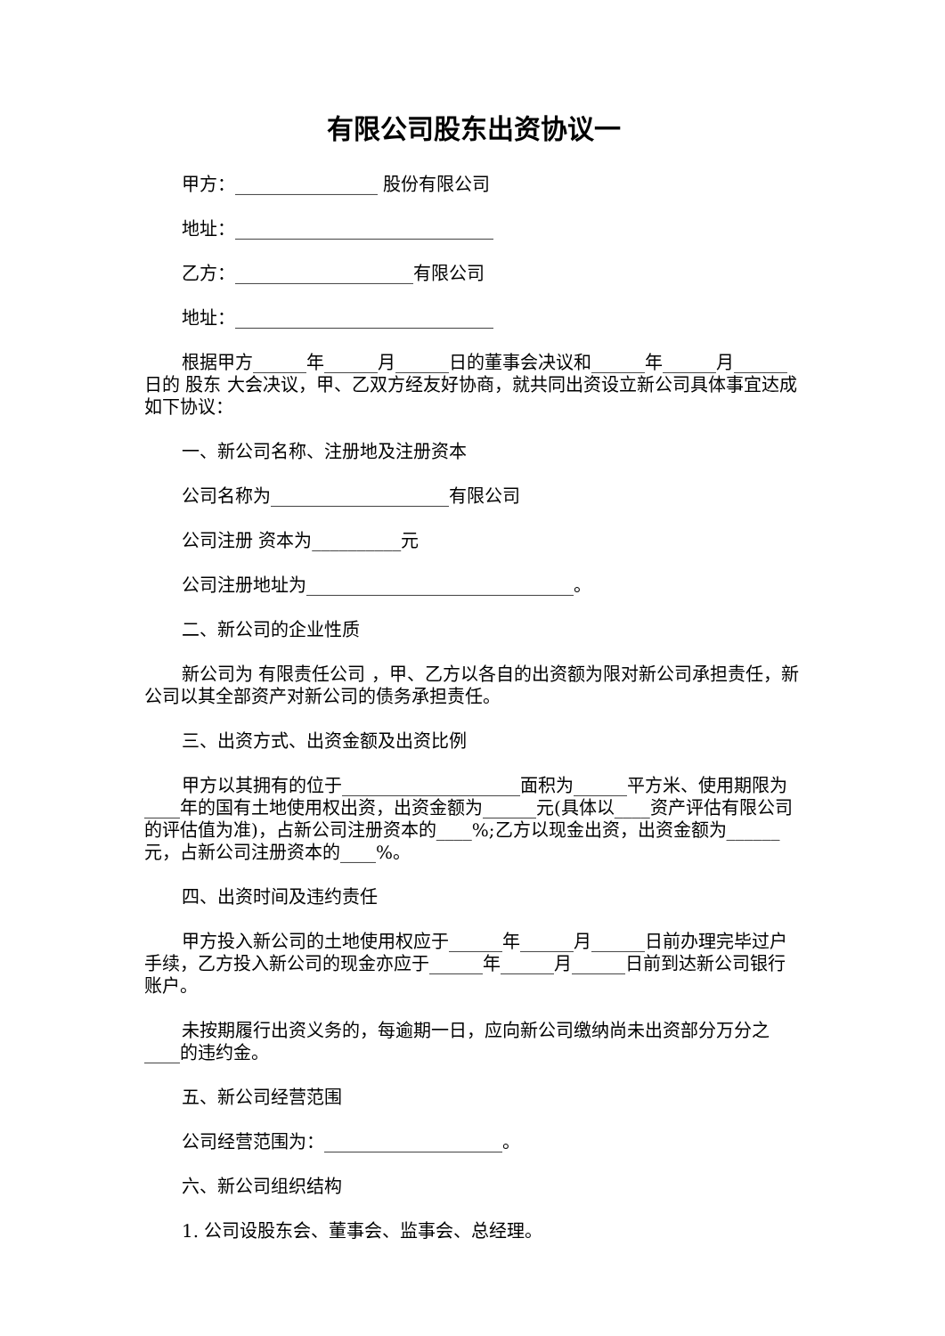有限公司股东出资协议一
甲方：________________ 股份有限公司
地址：_____________________________
乙方：____________________有限公司
地址：_____________________________
根据甲方______年______月______日的董事会决议和______年______月______日的 股东 大会决议，甲、乙双方经友好协商，就共同出资设立新公司具体事宜达成如下协议：
一、新公司名称、注册地及注册资本
公司名称为____________________有限公司
公司注册 资本为__________元
公司注册地址为______________________________。
二、新公司的企业性质
新公司为 有限责任公司 ，甲、乙方以各自的出资额为限对新公司承担责任，新公司以其全部资产对新公司的债务承担责任。
三、出资方式、出资金额及出资比例
甲方以其拥有的位于____________________面积为______平方米、使用期限为____年的国有土地使用权出资，出资金额为______元(具体以____资产评估有限公司的评估值为准)，占新公司注册资本的____%;乙方以现金出资，出资金额为______元，占新公司注册资本的____%。
四、出资时间及违约责任
甲方投入新公司的土地使用权应于______年______月______日前办理完毕过户手续，乙方投入新公司的现金亦应于______年______月______日前到达新公司银行账户。
未按期履行出资义务的，每逾期一日，应向新公司缴纳尚未出资部分万分之____的违约金。
五、新公司经营范围
公司经营范围为：____________________。
六、新公司组织结构
1. 公司设股东会、董事会、监事会、总经理。